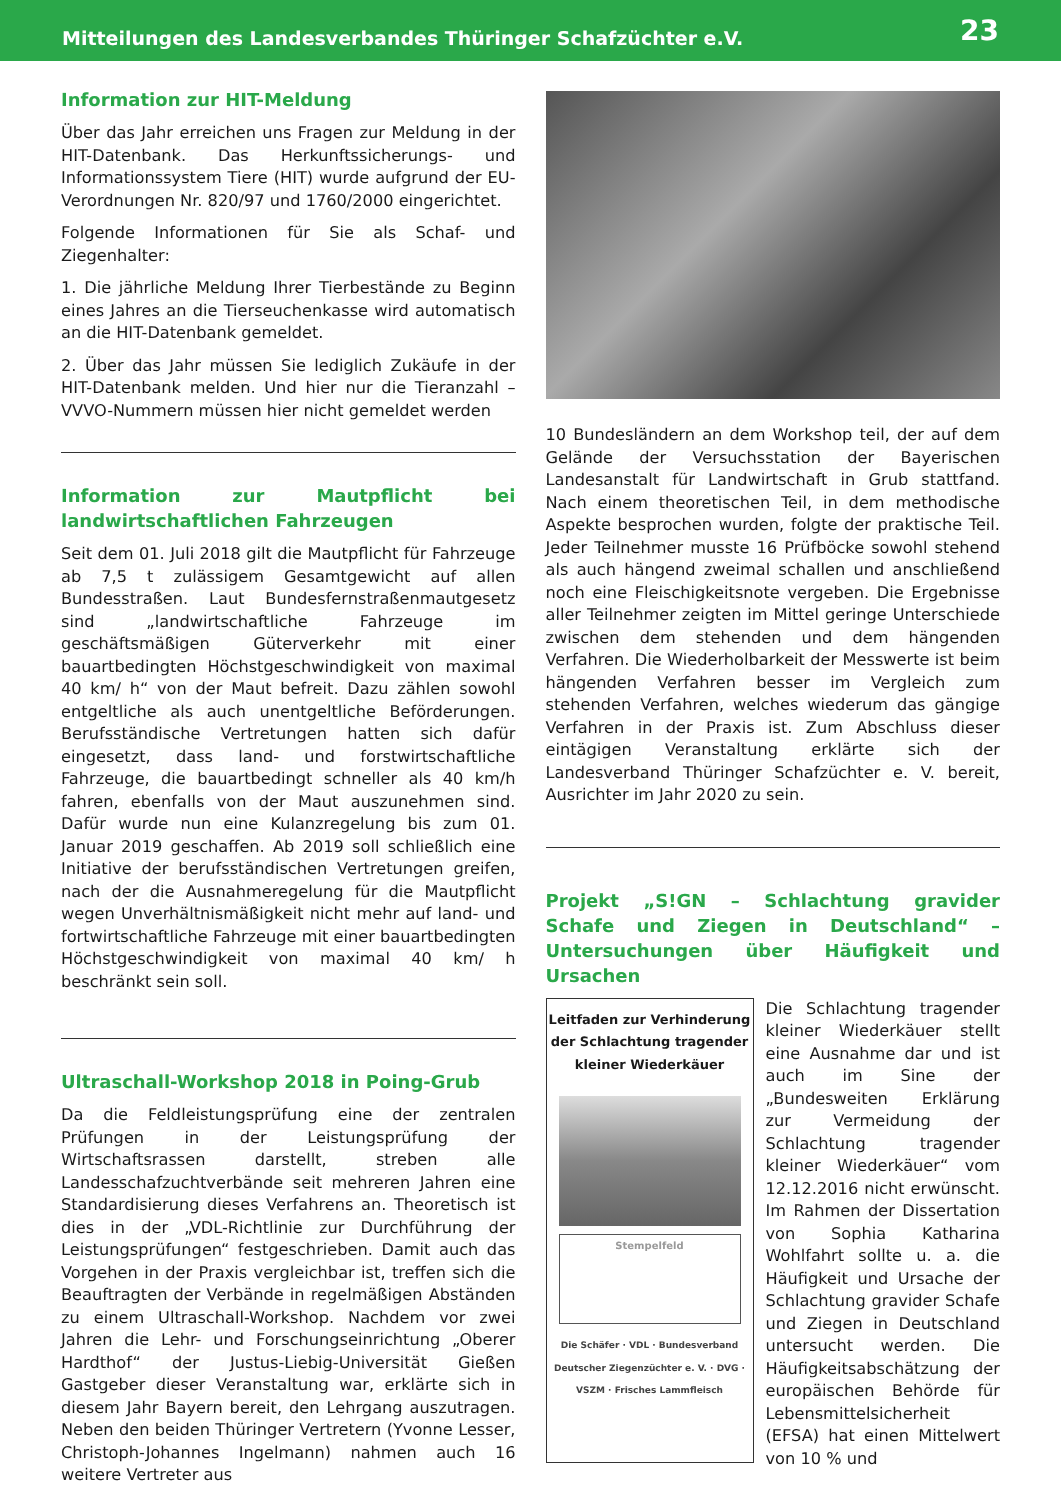Mitteilungen des Landesverbandes Thüringer Schafzüchter e.V. 23
Information zur HIT-Meldung
Über das Jahr erreichen uns Fragen zur Meldung in der HIT-Datenbank. Das Herkunftssicherungs- und Informationssystem Tiere (HIT) wurde aufgrund der EU-Verordnungen Nr. 820/97 und 1760/2000 eingerichtet.
Folgende Informationen für Sie als Schaf- und Ziegenhalter:
1. Die jährliche Meldung Ihrer Tierbestände zu Beginn eines Jahres an die Tierseuchenkasse wird automatisch an die HIT-Datenbank gemeldet.
2. Über das Jahr müssen Sie lediglich Zukäufe in der HIT-Datenbank melden. Und hier nur die Tieranzahl – VVVO-Nummern müssen hier nicht gemeldet werden
Information zur Mautpflicht bei landwirtschaftlichen Fahrzeugen
Seit dem 01. Juli 2018 gilt die Mautpflicht für Fahrzeuge ab 7,5 t zulässigem Gesamtgewicht auf allen Bundesstraßen. Laut Bundesfernstraßenmautgesetz sind „landwirtschaftliche Fahrzeuge im geschäftsmäßigen Güterverkehr mit einer bauartbedingten Höchstgeschwindigkeit von maximal 40 km/ h“ von der Maut befreit. Dazu zählen sowohl entgeltliche als auch unentgeltliche Beförderungen. Berufsständische Vertretungen hatten sich dafür eingesetzt, dass land- und forstwirtschaftliche Fahrzeuge, die bauartbedingt schneller als 40 km/h fahren, ebenfalls von der Maut auszunehmen sind. Dafür wurde nun eine Kulanzregelung bis zum 01. Januar 2019 geschaffen. Ab 2019 soll schließlich eine Initiative der berufsständischen Vertretungen greifen, nach der die Ausnahmeregelung für die Mautpflicht wegen Unverhältnismäßigkeit nicht mehr auf land- und fortwirtschaftliche Fahrzeuge mit einer bauartbedingten Höchstgeschwindigkeit von maximal 40 km/ h beschränkt sein soll.
Ultraschall-Workshop 2018 in Poing-Grub
Da die Feldleistungsprüfung eine der zentralen Prüfungen in der Leistungsprüfung der Wirtschaftsrassen darstellt, streben alle Landesschafzuchtverbände seit mehreren Jahren eine Standardisierung dieses Verfahrens an. Theoretisch ist dies in der „VDL-Richtlinie zur Durchführung der Leistungsprüfungen“ festgeschrieben. Damit auch das Vorgehen in der Praxis vergleichbar ist, treffen sich die Beauftragten der Verbände in regelmäßigen Abständen zu einem Ultraschall-Workshop. Nachdem vor zwei Jahren die Lehr- und Forschungseinrichtung „Oberer Hardthof“ der Justus-Liebig-Universität Gießen Gastgeber dieser Veranstaltung war, erklärte sich in diesem Jahr Bayern bereit, den Lehrgang auszutragen. Neben den beiden Thüringer Vertretern (Yvonne Lesser, Christoph-Johannes Ingelmann) nahmen auch 16 weitere Vertreter aus
10 Bundesländern an dem Workshop teil, der auf dem Gelände der Versuchsstation der Bayerischen Landesanstalt für Landwirtschaft in Grub stattfand. Nach einem theoretischen Teil, in dem methodische Aspekte besprochen wurden, folgte der praktische Teil. Jeder Teilnehmer musste 16 Prüfböcke sowohl stehend als auch hängend zweimal schallen und anschließend noch eine Fleischigkeitsnote vergeben. Die Ergebnisse aller Teilnehmer zeigten im Mittel geringe Unterschiede zwischen dem stehenden und dem hängenden Verfahren. Die Wiederholbarkeit der Messwerte ist beim hängenden Verfahren besser im Vergleich zum stehenden Verfahren, welches wiederum das gängige Verfahren in der Praxis ist. Zum Abschluss dieser eintägigen Veranstaltung erklärte sich der Landesverband Thüringer Schafzüchter e. V. bereit, Ausrichter im Jahr 2020 zu sein.
Projekt „S!GN – Schlachtung gravider Schafe und Ziegen in Deutschland“ – Untersuchungen über Häufigkeit und Ursachen
Leitfaden zur Verhinderung der Schlachtung tragender kleiner Wiederkäuer
Stempelfeld
Die Schäfer · VDL · Bundesverband Deutscher Ziegenzüchter e. V. · DVG · VSZM · Frisches Lammfleisch
Die Schlachtung tragender kleiner Wiederkäuer stellt eine Ausnahme dar und ist auch im Sine der „Bundesweiten Erklärung zur Vermeidung der Schlachtung tragender kleiner Wiederkäuer“ vom 12.12.2016 nicht erwünscht. Im Rahmen der Dissertation von Sophia Katharina Wohlfahrt sollte u. a. die Häufigkeit und Ursache der Schlachtung gravider Schafe und Ziegen in Deutschland untersucht werden. Die Häufigkeitsabschätzung der europäischen Behörde für Lebensmittelsicherheit (EFSA) hat einen Mittelwert von 10 % und